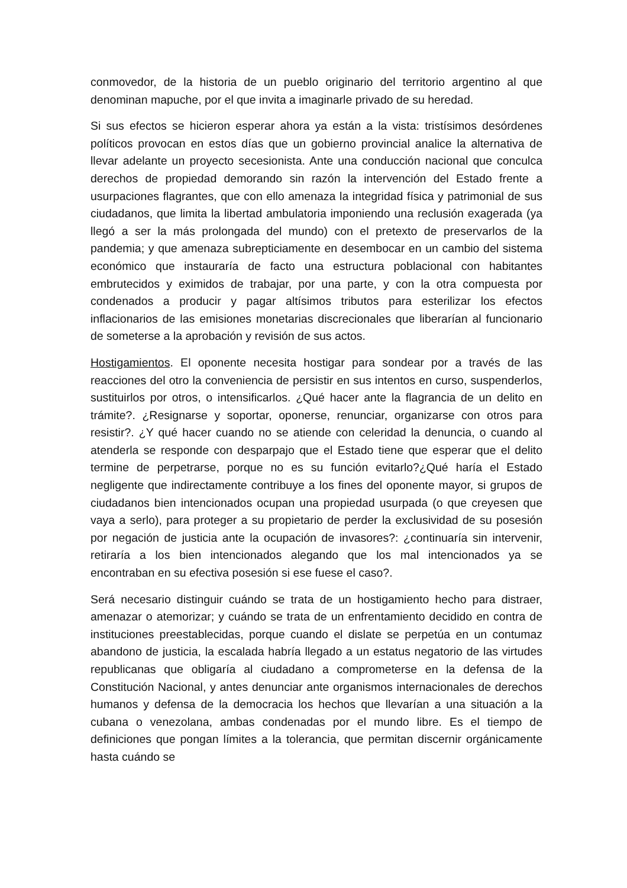conmovedor, de la historia de un pueblo originario del territorio argentino al que denominan mapuche, por el que invita a imaginarle privado de su heredad.
Si sus efectos se hicieron esperar ahora ya están a la vista: tristísimos desórdenes políticos provocan en estos días que un gobierno provincial analice la alternativa de llevar adelante un proyecto secesionista. Ante una conducción nacional que conculca derechos de propiedad demorando sin razón la intervención del Estado frente a usurpaciones flagrantes, que con ello amenaza la integridad física y patrimonial de sus ciudadanos, que limita la libertad ambulatoria imponiendo una reclusión exagerada (ya llegó a ser la más prolongada del mundo) con el pretexto de preservarlos de la pandemia; y que amenaza subrepticiamente en desembocar en un cambio del sistema económico que instauraría de facto una estructura poblacional con habitantes embrutecidos y eximidos de trabajar, por una parte, y con la otra compuesta por condenados a producir y pagar altísimos tributos para esterilizar los efectos inflacionarios de las emisiones monetarias discrecionales que liberarían al funcionario de someterse a la aprobación y revisión de sus actos.
Hostigamientos. El oponente necesita hostigar para sondear por a través de las reacciones del otro la conveniencia de persistir en sus intentos en curso, suspenderlos, sustituirlos por otros, o intensificarlos. ¿Qué hacer ante la flagrancia de un delito en trámite?. ¿Resignarse y soportar, oponerse, renunciar, organizarse con otros para resistir?. ¿Y qué hacer cuando no se atiende con celeridad la denuncia, o cuando al atenderla se responde con desparpajo que el Estado tiene que esperar que el delito termine de perpetrarse, porque no es su función evitarlo?¿Qué haría el Estado negligente que indirectamente contribuye a los fines del oponente mayor, si grupos de ciudadanos bien intencionados ocupan una propiedad usurpada (o que creyesen que vaya a serlo), para proteger a su propietario de perder la exclusividad de su posesión por negación de justicia ante la ocupación de invasores?: ¿continuaría sin intervenir, retiraría a los bien intencionados alegando que los mal intencionados ya se encontraban en su efectiva posesión si ese fuese el caso?.
Será necesario distinguir cuándo se trata de un hostigamiento hecho para distraer, amenazar o atemorizar; y cuándo se trata de un enfrentamiento decidido en contra de instituciones preestablecidas, porque cuando el dislate se perpetúa en un contumaz abandono de justicia, la escalada habría llegado a un estatus negatorio de las virtudes republicanas que obligaría al ciudadano a comprometerse en la defensa de la Constitución Nacional, y antes denunciar ante organismos internacionales de derechos humanos y defensa de la democracia los hechos que llevarían a una situación a la cubana o venezolana, ambas condenadas por el mundo libre. Es el tiempo de definiciones que pongan límites a la tolerancia, que permitan discernir orgánicamente hasta cuándo se